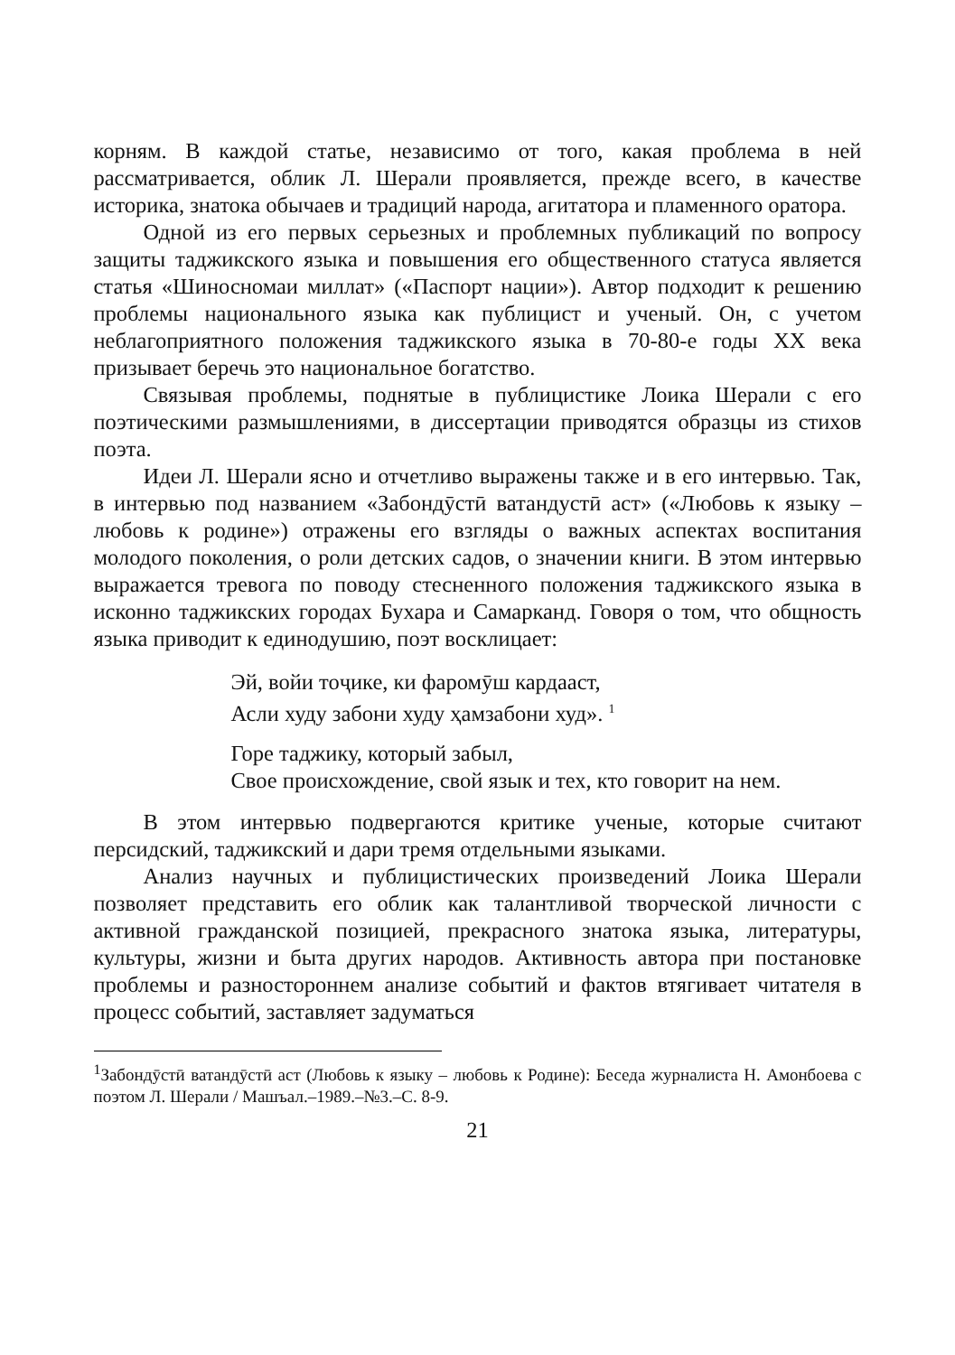корням. В каждой статье, независимо от того, какая проблема в ней рассматривается, облик Л. Шерали проявляется, прежде всего, в качестве историка, знатока обычаев и традиций народа, агитатора и пламенного оратора.
Одной из его первых серьезных и проблемных публикаций по вопросу защиты таджикского языка и повышения его общественного статуса является статья «Шиносномаи миллат» («Паспорт нации»). Автор подходит к решению проблемы национального языка как публицист и ученый. Он, с учетом неблагоприятного положения таджикского языка в 70-80-е годы XX века призывает беречь это национальное богатство.
Связывая проблемы, поднятые в публицистике Лоика Шерали с его поэтическими размышлениями, в диссертации приводятся образцы из стихов поэта.
Идеи Л. Шерали ясно и отчетливо выражены также и в его интервью. Так, в интервью под названием «Забондӯстӣ ватандустӣ аст» («Любовь к языку – любовь к родине») отражены его взгляды о важных аспектах воспитания молодого поколения, о роли детских садов, о значении книги. В этом интервью выражается тревога по поводу стесненного положения таджикского языка в исконно таджикских городах Бухара и Самарканд. Говоря о том, что общность языка приводит к единодушию, поэт восклицает:
Эй, войи тоҷике, ки фаромӯш кардааст,
Асли худу забони худу ҳамзабони худ». <sup>1</sup>
Горе таджику, который забыл,
Свое происхождение, свой язык и тех, кто говорит на нем.
В этом интервью подвергаются критике ученые, которые считают персидский, таджикский и дари тремя отдельными языками.
Анализ научных и публицистических произведений Лоика Шерали позволяет представить его облик как талантливой творческой личности с активной гражданской позицией, прекрасного знатока языка, литературы, культуры, жизни и быта других народов. Активность автора при постановке проблемы и разностороннем анализе событий и фактов втягивает читателя в процесс событий, заставляет задуматься
<sup>1</sup> Забондӯстӣ ватандӯстӣ аст (Любовь к языку – любовь к Родине): Беседа журналиста Н. Амонбоева с поэтом Л. Шерали / Машъал.–1989.–№3.–С. 8-9.
21